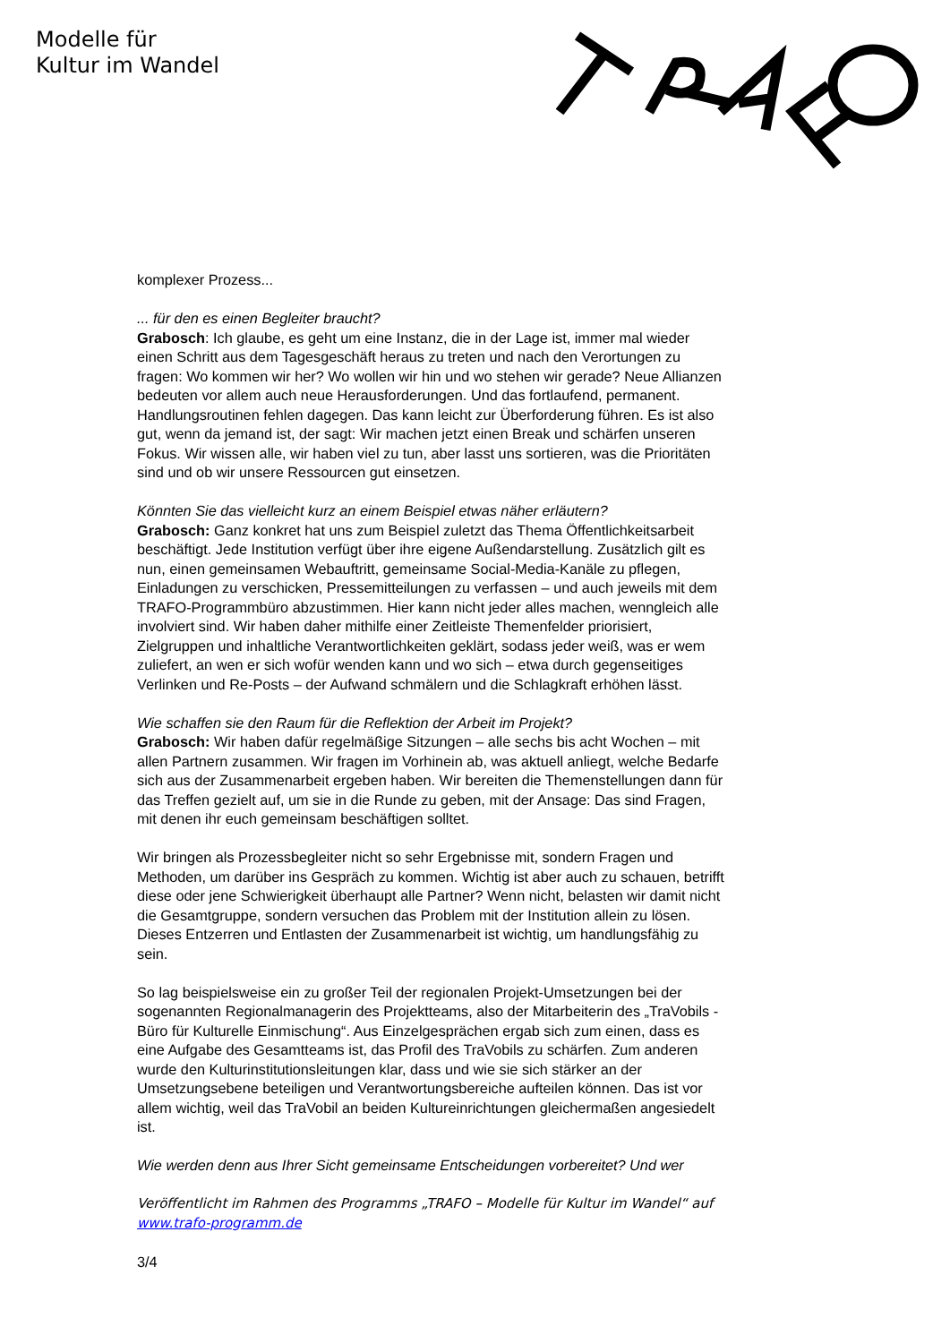Modelle für
Kultur im Wandel
komplexer Prozess...
... für den es einen Begleiter braucht?
Grabosch: Ich glaube, es geht um eine Instanz, die in der Lage ist, immer mal wieder einen Schritt aus dem Tagesgeschäft heraus zu treten und nach den Verortungen zu fragen: Wo kommen wir her? Wo wollen wir hin und wo stehen wir gerade? Neue Allianzen bedeuten vor allem auch neue Herausforderungen. Und das fortlaufend, permanent. Handlungsroutinen fehlen dagegen. Das kann leicht zur Überforderung führen. Es ist also gut, wenn da jemand ist, der sagt: Wir machen jetzt einen Break und schärfen unseren Fokus. Wir wissen alle, wir haben viel zu tun, aber lasst uns sortieren, was die Prioritäten sind und ob wir unsere Ressourcen gut einsetzen.
Könnten Sie das vielleicht kurz an einem Beispiel etwas näher erläutern?
Grabosch: Ganz konkret hat uns zum Beispiel zuletzt das Thema Öffentlichkeitsarbeit beschäftigt. Jede Institution verfügt über ihre eigene Außendarstellung. Zusätzlich gilt es nun, einen gemeinsamen Webauftritt, gemeinsame Social-Media-Kanäle zu pflegen, Einladungen zu verschicken, Pressemitteilungen zu verfassen – und auch jeweils mit dem TRAFO-Programmbüro abzustimmen. Hier kann nicht jeder alles machen, wenngleich alle involviert sind. Wir haben daher mithilfe einer Zeitleiste Themenfelder priorisiert, Zielgruppen und inhaltliche Verantwortlichkeiten geklärt, sodass jeder weiß, was er wem zuliefert, an wen er sich wofür wenden kann und wo sich – etwa durch gegenseitiges Verlinken und Re-Posts – der Aufwand schmälern und die Schlagkraft erhöhen lässt.
Wie schaffen sie den Raum für die Reflektion der Arbeit im Projekt?
Grabosch: Wir haben dafür regelmäßige Sitzungen – alle sechs bis acht Wochen – mit allen Partnern zusammen. Wir fragen im Vorhinein ab, was aktuell anliegt, welche Bedarfe sich aus der Zusammenarbeit ergeben haben. Wir bereiten die Themenstellungen dann für das Treffen gezielt auf, um sie in die Runde zu geben, mit der Ansage: Das sind Fragen, mit denen ihr euch gemeinsam beschäftigen solltet.
Wir bringen als Prozessbegleiter nicht so sehr Ergebnisse mit, sondern Fragen und Methoden, um darüber ins Gespräch zu kommen. Wichtig ist aber auch zu schauen, betrifft diese oder jene Schwierigkeit überhaupt alle Partner? Wenn nicht, belasten wir damit nicht die Gesamtgruppe, sondern versuchen das Problem mit der Institution allein zu lösen. Dieses Entzerren und Entlasten der Zusammenarbeit ist wichtig, um handlungsfähig zu sein.
So lag beispielsweise ein zu großer Teil der regionalen Projekt-Umsetzungen bei der sogenannten Regionalmanagerin des Projektteams, also der Mitarbeiterin des „TraVobils - Büro für Kulturelle Einmischung“. Aus Einzelgesprächen ergab sich zum einen, dass es eine Aufgabe des Gesamtteams ist, das Profil des TraVobils zu schärfen. Zum anderen wurde den Kulturinstitutionsleitungen klar, dass und wie sie sich stärker an der Umsetzungsebene beteiligen und Verantwortungsbereiche aufteilen können. Das ist vor allem wichtig, weil das TraVobil an beiden Kultureinrichtungen gleichermaßen angesiedelt ist.
Wie werden denn aus Ihrer Sicht gemeinsame Entscheidungen vorbereitet? Und wer
Veröffentlicht im Rahmen des Programms „TRAFO – Modelle für Kultur im Wandel“ auf www.trafo-programm.de
3/4